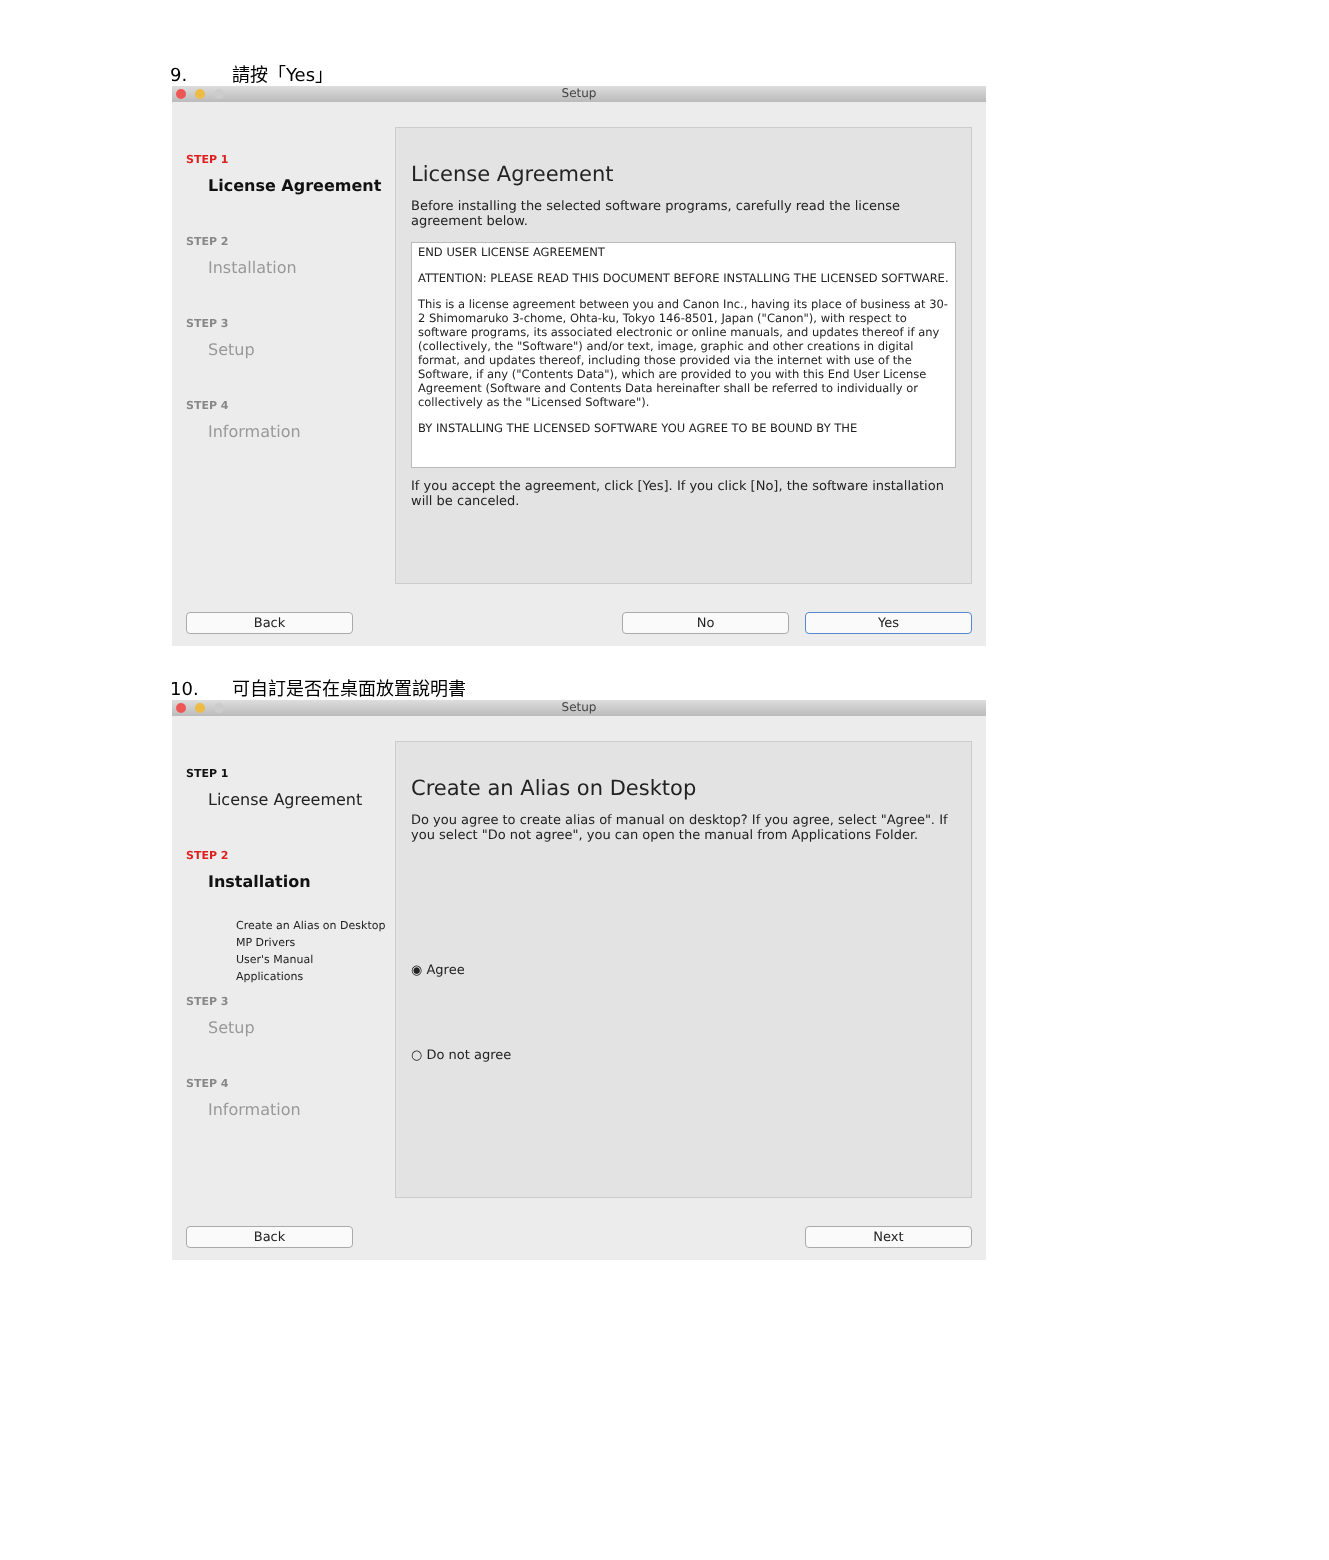9. 請按「Yes」
Setup
STEP 1
License Agreement
STEP 2
Installation
STEP 3
Setup
STEP 4
Information
License Agreement
Before installing the selected software programs, carefully read the license agreement below.
END USER LICENSE AGREEMENT
ATTENTION: PLEASE READ THIS DOCUMENT BEFORE INSTALLING THE LICENSED SOFTWARE.
This is a license agreement between you and Canon Inc., having its place of business at 30-2 Shimomaruko 3-chome, Ohta-ku, Tokyo 146-8501, Japan ("Canon"), with respect to software programs, its associated electronic or online manuals, and updates thereof if any (collectively, the "Software") and/or text, image, graphic and other creations in digital format, and updates thereof, including those provided via the internet with use of the Software, if any ("Contents Data"), which are provided to you with this End User License Agreement (Software and Contents Data hereinafter shall be referred to individually or collectively as the "Licensed Software").
BY INSTALLING THE LICENSED SOFTWARE YOU AGREE TO BE BOUND BY THE
If you accept the agreement, click [Yes]. If you click [No], the software installation will be canceled.
Back No Yes
10. 可自訂是否在桌面放置說明書
Setup
STEP 1
License Agreement
STEP 2
Installation
Create an Alias on Desktop
MP Drivers
User's Manual
Applications
STEP 3
Setup
STEP 4
Information
Create an Alias on Desktop
Do you agree to create alias of manual on desktop? If you agree, select "Agree". If you select "Do not agree", you can open the manual from Applications Folder.
◉ Agree
○ Do not agree
Back Next